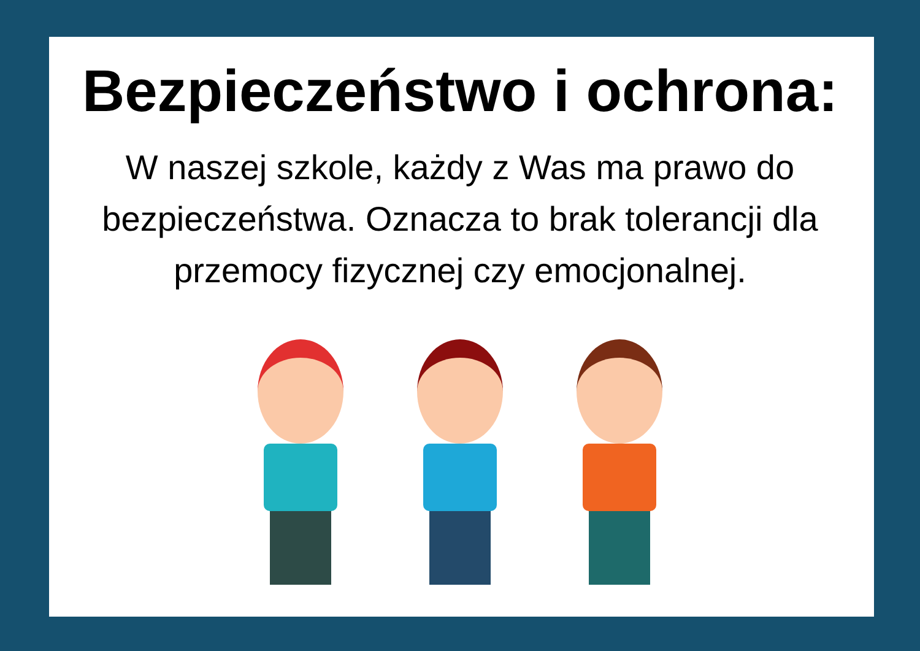Bezpieczeństwo i ochrona:
W naszej szkole, każdy z Was ma prawo do bezpieczeństwa. Oznacza to brak tolerancji dla przemocy fizycznej czy emocjonalnej.